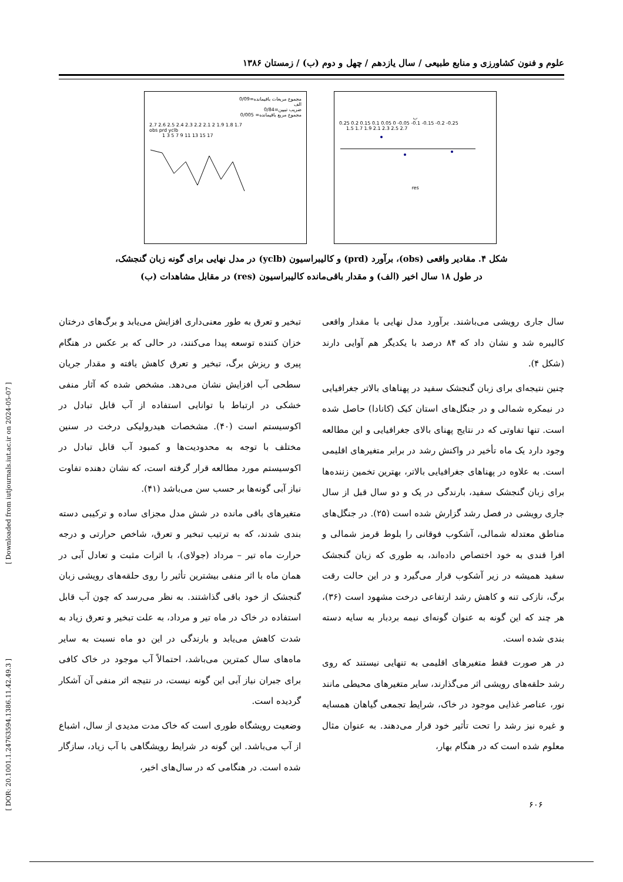علوم و فنون کشاورزی و منابع طبیعی / سال یازدهم / چهل و دوم (ب) / زمستان ۱۳۸۶
مجموع مربعات باقیمانده=0/09
الف
ضریب تبیین=0/84
مجموع مربع باقیمانده= 0/005
2.7 2.6 2.5 2.4 2.3 2.2 2.1 2 1.9 1.8 1.7
obs prd yclb
1 3 5 7 9 11 13 15 17
ب
0.25 0.2 0.15 0.1 0.05 0 -0.05 -0.1 -0.15 -0.2 -0.25
1.5 1.7 1.9 2.1 2.3 2.5 2.7
res
شکل ۴. مقادیر واقعی (obs)، برآورد (prd) و کالیبراسیون (yclb) در مدل نهایی برای گونه زبان گنجشک،
در طول ۱۸ سال اخیر (الف) و مقدار باقی‌مانده کالیبراسیون (res) در مقابل مشاهدات (ب)
سال جاری رویشی می‌باشند. برآورد مدل نهایی با مقدار واقعی کالیبره شد و نشان داد که ۸۴ درصد با یکدیگر هم آوایی دارند (شکل ۴).
چنین نتیجه‌ای برای زبان گنجشک سفید در پهناهای بالاتر جغرافیایی در نیمکره شمالی و در جنگل‌های استان کبک (کانادا) حاصل شده است. تنها تفاوتی که در نتایج پهنای بالای جغرافیایی و این مطالعه وجود دارد یک ماه تأخیر در واکنش رشد در برابر متغیرهای اقلیمی است. به علاوه در پهناهای جغرافیایی بالاتر، بهترین تخمین زننده‌ها برای زبان گنجشک سفید، بارندگی در یک و دو سال قبل از سال جاری رویشی در فصل رشد گزارش شده است (۲۵). در جنگل‌های مناطق معتدله شمالی، آشکوب فوقانی را بلوط قرمز شمالی و افرا قندی به خود اختصاص داده‌اند، به طوری که زبان گنجشک سفید همیشه در زیر آشکوب قرار می‌گیرد و در این حالت رقت برگ، نازکی تنه و کاهش رشد ارتفاعی درخت مشهود است (۳۶)، هر چند که این گونه به عنوان گونه‌ای نیمه بردبار به سایه دسته بندی شده است.
در هر صورت فقط متغیرهای اقلیمی به تنهایی نیستند که روی رشد حلقه‌های رویشی اثر می‌گذارند، سایر متغیرهای محیطی مانند نور، عناصر غذایی موجود در خاک، شرایط تجمعی گیاهان همسایه و غیره نیز رشد را تحت تأثیر خود قرار می‌دهند. به عنوان مثال معلوم شده است که در هنگام بهار،
تبخیر و تعرق به طور معنی‌داری افزایش می‌یابد و برگ‌های درختان خزان کننده توسعه پیدا می‌کنند، در حالی که بر عکس در هنگام پیری و ریزش برگ، تبخیر و تعرق کاهش یافته و مقدار جریان سطحی آب افزایش نشان می‌دهد. مشخص شده که آثار منفی خشکی در ارتباط با توانایی استفاده از آب قابل تبادل در اکوسیستم است (۴۰). مشخصات هیدرولیکی درخت در سنین مختلف با توجه به محدودیت‌ها و کمبود آب قابل تبادل در اکوسیستم مورد مطالعه قرار گرفته است، که نشان دهنده تفاوت نیاز آبی گونه‌ها بر حسب سن می‌باشد (۴۱).
متغیرهای باقی مانده در شش مدل مجزای ساده و ترکیبی دسته بندی شدند، که به ترتیب تبخیر و تعرق، شاخص حرارتی و درجه حرارت ماه تیر – مرداد (جولای)، با اثرات مثبت و تعادل آبی در همان ماه با اثر منفی بیشترین تأثیر را روی حلقه‌های رویشی زبان گنجشک از خود باقی گذاشتند. به نظر می‌رسد که چون آب قابل استفاده در خاک در ماه تیر و مرداد، به علت تبخیر و تعرق زیاد به شدت کاهش می‌یابد و بارندگی در این دو ماه نسبت به سایر ماه‌های سال کمترین می‌باشد، احتمالاً آب موجود در خاک کافی برای جبران نیاز آبی این گونه نیست، در نتیجه اثر منفی آن آشکار گردیده است.
وضعیت رویشگاه طوری است که خاک مدت مدیدی از سال، اشباع از آب می‌باشد. این گونه در شرایط رویشگاهی با آب زیاد، سازگار شده است. در هنگامی که در سال‌های اخیر،
[ Downloaded from iutjournals.iut.ac.ir on 2024-05-07 ]
[ DOR: 20.1001.1.24763594.1386.11.42.49.3 ]
۶۰۶